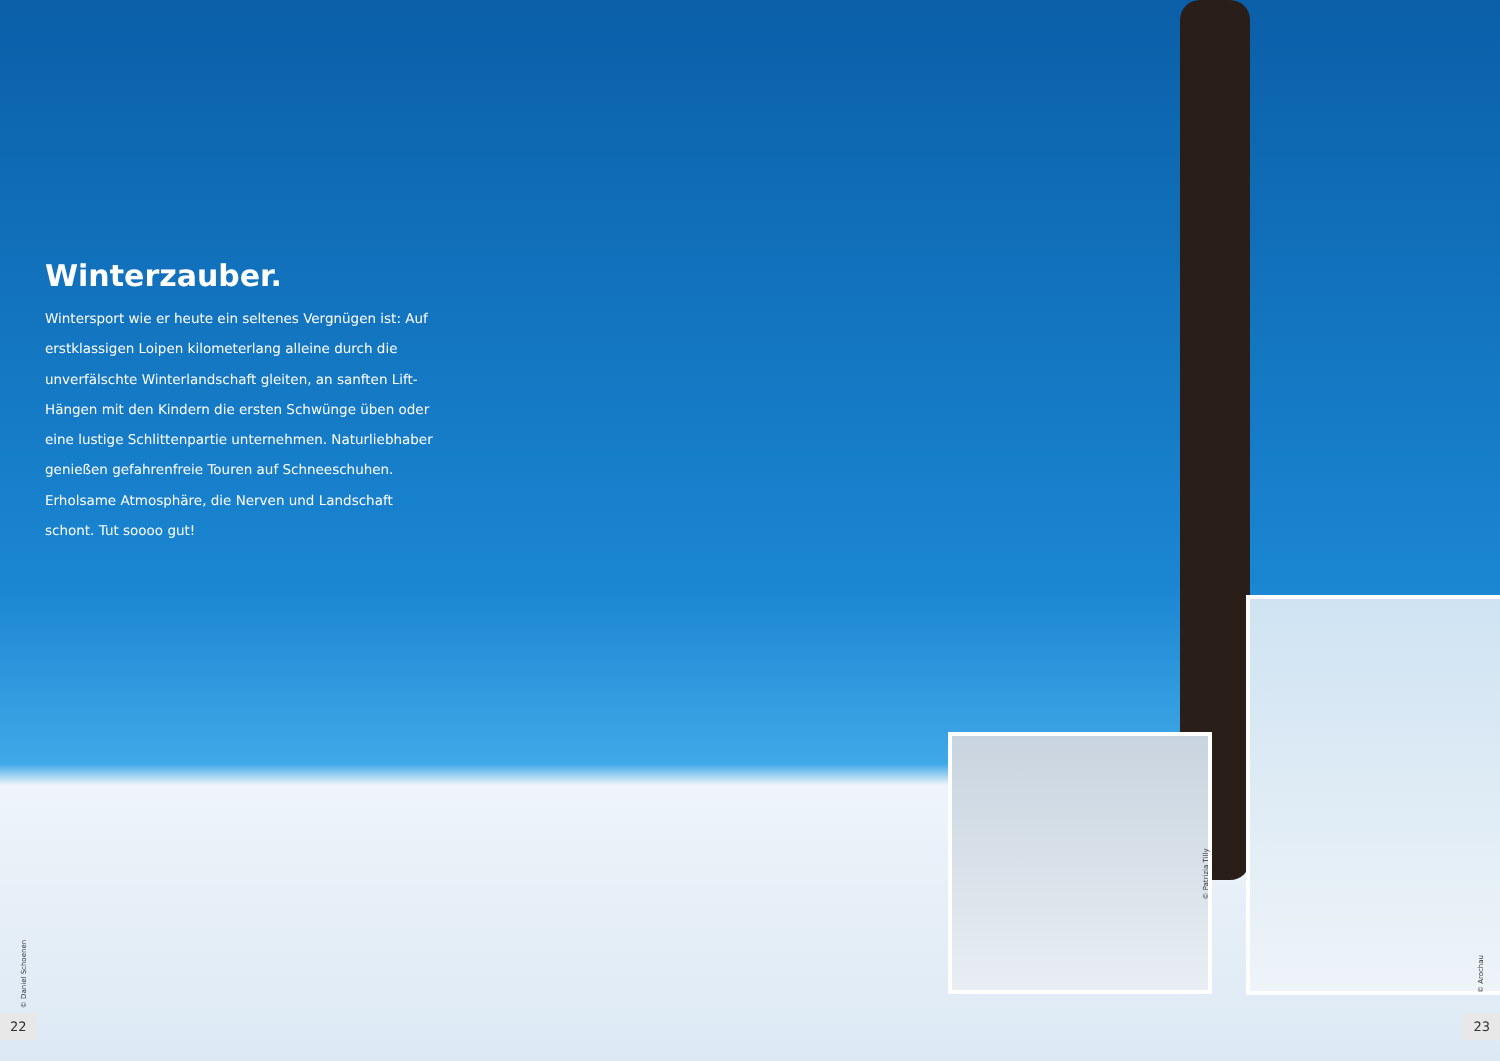Winterzauber.
Wintersport wie er heute ein seltenes Vergnügen ist: Auf erstklassigen Loipen kilometerlang alleine durch die unverfälschte Winterlandschaft gleiten, an sanften Lift-Hängen mit den Kindern die ersten Schwünge üben oder eine lustige Schlittenpartie unternehmen. Naturliebhaber genießen gefahrenfreie Touren auf Schneeschuhen. Erholsame Atmosphäre, die Nerven und Landschaft schont. Tut soooo gut!
© Patrizia Tilly
© Arochau
© Daniel Schoenen
22 23